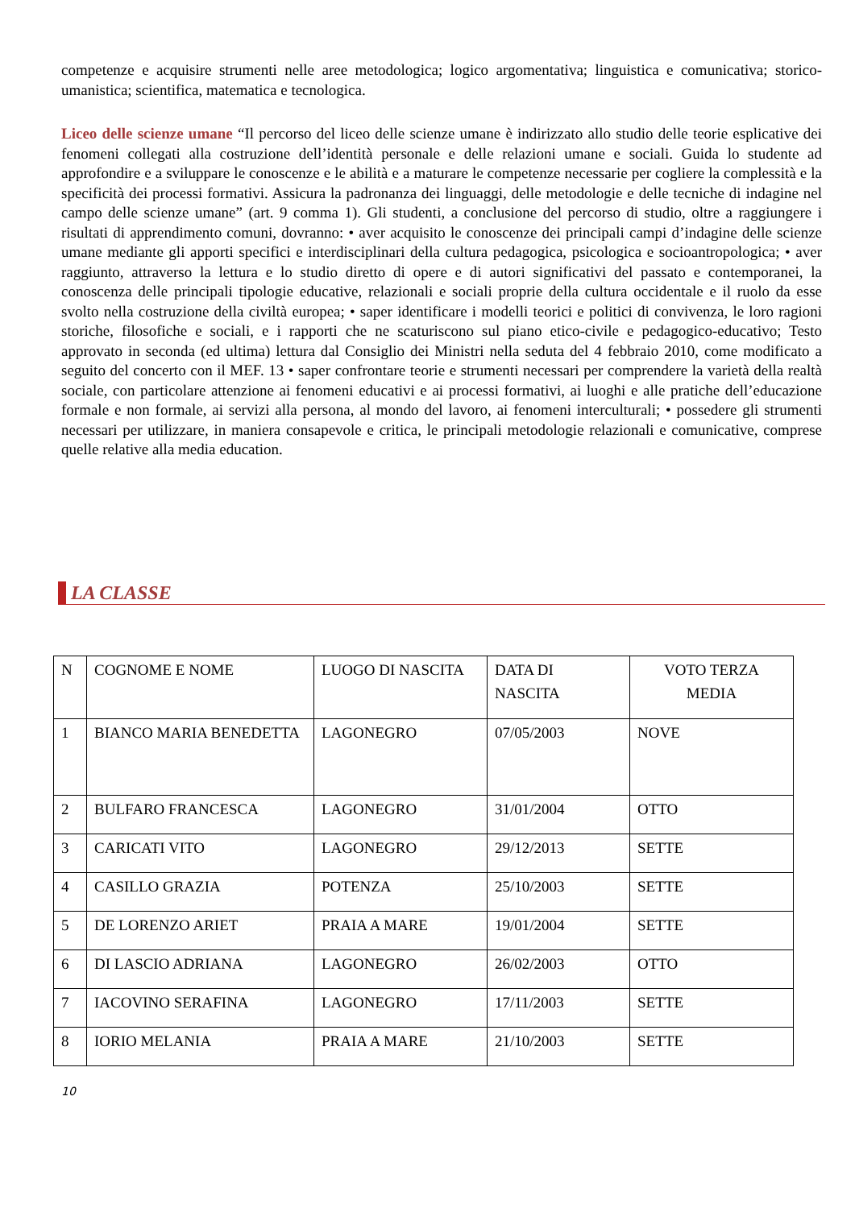competenze e acquisire strumenti nelle aree metodologica; logico argomentativa; linguistica e comunicativa; storico-umanistica; scientifica, matematica e tecnologica.
Liceo delle scienze umane “Il percorso del liceo delle scienze umane è indirizzato allo studio delle teorie esplicative dei fenomeni collegati alla costruzione dell’identità personale e delle relazioni umane e sociali. Guida lo studente ad approfondire e a sviluppare le conoscenze e le abilità e a maturare le competenze necessarie per cogliere la complessità e la specificità dei processi formativi. Assicura la padronanza dei linguaggi, delle metodologie e delle tecniche di indagine nel campo delle scienze umane” (art. 9 comma 1). Gli studenti, a conclusione del percorso di studio, oltre a raggiungere i risultati di apprendimento comuni, dovranno: • aver acquisito le conoscenze dei principali campi d’indagine delle scienze umane mediante gli apporti specifici e interdisciplinari della cultura pedagogica, psicologica e socioantropologica; • aver raggiunto, attraverso la lettura e lo studio diretto di opere e di autori significativi del passato e contemporanei, la conoscenza delle principali tipologie educative, relazionali e sociali proprie della cultura occidentale e il ruolo da esse svolto nella costruzione della civiltà europea; • saper identificare i modelli teorici e politici di convivenza, le loro ragioni storiche, filosofiche e sociali, e i rapporti che ne scaturiscono sul piano etico-civile e pedagogico-educativo; Testo approvato in seconda (ed ultima) lettura dal Consiglio dei Ministri nella seduta del 4 febbraio 2010, come modificato a seguito del concerto con il MEF. 13 • saper confrontare teorie e strumenti necessari per comprendere la varietà della realtà sociale, con particolare attenzione ai fenomeni educativi e ai processi formativi, ai luoghi e alle pratiche dell’educazione formale e non formale, ai servizi alla persona, al mondo del lavoro, ai fenomeni interculturali; • possedere gli strumenti necessari per utilizzare, in maniera consapevole e critica, le principali metodologie relazionali e comunicative, comprese quelle relative alla media education.
LA CLASSE
| N | COGNOME E NOME | LUOGO DI NASCITA | DATA DI NASCITA | VOTO TERZA MEDIA |
| 1 | BIANCO MARIA BENEDETTA | LAGONEGRO | 07/05/2003 | NOVE |
| 2 | BULFARO FRANCESCA | LAGONEGRO | 31/01/2004 | OTTO |
| 3 | CARICATI VITO | LAGONEGRO | 29/12/2013 | SETTE |
| 4 | CASILLO GRAZIA | POTENZA | 25/10/2003 | SETTE |
| 5 | DE LORENZO ARIET | PRAIA A MARE | 19/01/2004 | SETTE |
| 6 | DI LASCIO ADRIANA | LAGONEGRO | 26/02/2003 | OTTO |
| 7 | IACOVINO SERAFINA | LAGONEGRO | 17/11/2003 | SETTE |
| 8 | IORIO MELANIA | PRAIA A MARE | 21/10/2003 | SETTE |
10